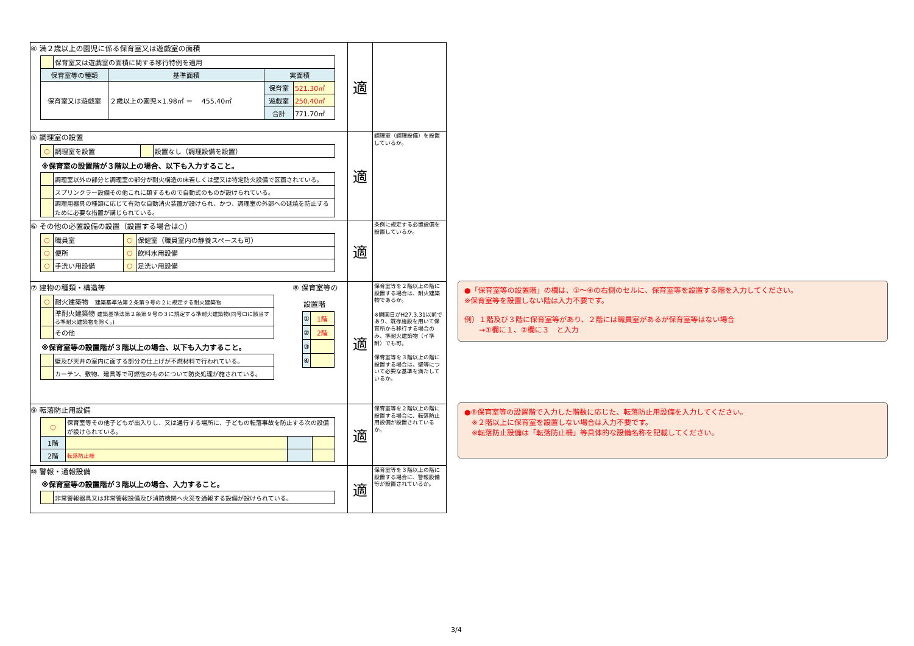| ④ 満２歳以上の園児に係る保育室又は遊戯室の面積 / / 保育室又は遊戯室の面積に関する移行特例を適用 / / / / / 保育室等の種類 / / 基準面積 / 実面積 / / / 保育室又は遊戯室 / / ２歳以上の園児×1.98㎡ ＝ 455.40㎡ / 保育室 / 521.30㎡ / / / / / 遊戯室 / 250.40㎡ / / / / / 合計 / 771.70㎡ / | 適 | |
| ⑤ 調理室の設置 / ○ / 調理室を設置 / / 設置なし（調理設備を設置） / ※保育室の設置階が３階以上の場合、以下も入力すること。 / / 調理室以外の部分と調理室の部分が耐火構造の床若しくは壁又は特定防火設備で区画されている。 / / / スプリンクラー設備その他これに類するもので自動式のものが設けられている。 / / / 調理用器具の種類に応じて有効な自動消火装置が設けられ、かつ、調理室の外部への延焼を防止するために必要な措置が講じられている。 / | 適 | 調理室（調理設備）を設置しているか。 |
| ⑥ その他の必置設備の設置（設置する場合は○） / ○ / 職員室 / ○ / 保健室（職員室内の静養スペースも可） / / ○ / 便所 / ○ / 飲料水用設備 / / ○ / 手洗い用設備 / ○ / 足洗い用設備 / | 適 | 条例に規定する必置設備を設置しているか。 |
| ⑦ 建物の種類・構造等 / ○ / 耐火建築物 建築基準法第２条第９号の２に規定する耐火建築物 / / / 準耐火建築物 建築基準法第２条第９号の３に規定する準耐火建築物(同号ロに該当する準耐火建築物を除く。) / / / その他 / ※保育室等の設置階が３階以上の場合、以下も入力すること。 / / 壁及び天井の室内に面する部分の仕上げが不燃材料で行われている。 / / / カーテン、敷物、建具等で可燃性のものについて防炎処理が施されている。 / ⑧ 保育室等の 設置階 / ① / 1階 / / ② / 2階 / / ③ / / / ④ / / | 適 | 保育室等を２階以上の階に設置する場合は、耐火建築物であるか。 ※開園日がH27.3.31以前であり、既存施設を用いて保育所から移行する場合のみ、準耐火建築物（イ準耐）でも可。 保育室等を３階以上の階に設置する場合は、壁等について必要な基準を満たしているか。 |
| ⑨ 転落防止用設備 / ○ / 保育室等その他子どもが出入りし、又は通行する場所に、子どもの転落事故を防止する次の設備が設けられている。 / / / / 1階 / / / / / 2階 / 転落防止柵 / / / | 適 | 保育室等を２階以上の階に設置する場合に、転落防止用設備が設置されているか。 |
| ⑩ 警報・通報設備 ※保育室等の設置階が３階以上の場合、入力すること。 / / 非常警報器具又は非常警報設備及び消防機関へ火災を通報する設備が設けられている。 / | 適 | 保育室等を３階以上の階に設置する場合に、警報設備等が設置されているか。 |
●「保育室等の設置階」の欄は、①～④の右側のセルに、保育室等を設置する階を入力してください。
※保育室等を設置しない階は入力不要です。
例）１階及び３階に保育室等があり、２階には職員室があるが保育室等はない場合
　　→①欄に１、②欄に３　と入力
●⑧保育室等の設置階で入力した階数に応じた、転落防止用設備を入力してください。
　※２階以上に保育室を設置しない場合は入力不要です。
　※転落防止設備は「転落防止柵」等具体的な設備名称を記載してください。
3/4